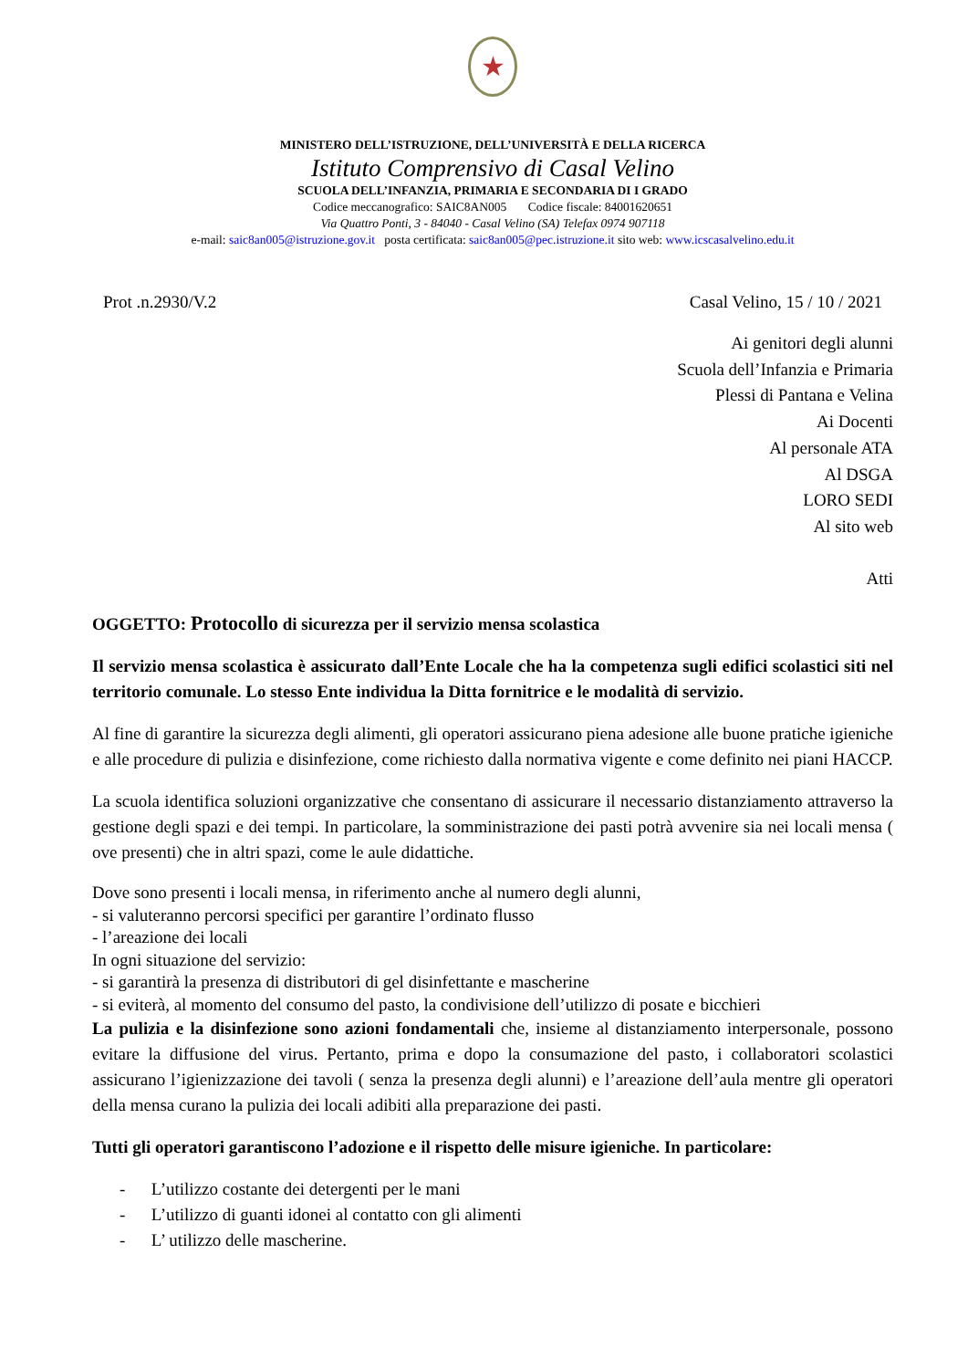★
MINISTERO DELL’ISTRUZIONE, DELL’UNIVERSITÀ E DELLA RICERCA
Istituto Comprensivo di Casal Velino
SCUOLA DELL’INFANZIA, PRIMARIA E SECONDARIA DI I GRADO
Codice meccanografico: SAIC8AN005 Codice fiscale: 84001620651
Via Quattro Ponti, 3 - 84040 - Casal Velino (SA) Telefax 0974 907118
e-mail: saic8an005@istruzione.gov.it posta certificata: saic8an005@pec.istruzione.it sito web: www.icscasalvelino.edu.it
Prot .n.2930/V.2 Casal Velino, 15 / 10 / 2021
Ai genitori degli alunni
Scuola dell’Infanzia e Primaria
Plessi di Pantana e Velina
Ai Docenti
Al personale ATA
Al DSGA
LORO SEDI
Al sito web
Atti
OGGETTO: Protocollo di sicurezza per il servizio mensa scolastica
Il servizio mensa scolastica è assicurato dall’Ente Locale che ha la competenza sugli edifici scolastici siti nel territorio comunale. Lo stesso Ente individua la Ditta fornitrice e le modalità di servizio.
Al fine di garantire la sicurezza degli alimenti, gli operatori assicurano piena adesione alle buone pratiche igieniche e alle procedure di pulizia e disinfezione, come richiesto dalla normativa vigente e come definito nei piani HACCP.
La scuola identifica soluzioni organizzative che consentano di assicurare il necessario distanziamento attraverso la gestione degli spazi e dei tempi. In particolare, la somministrazione dei pasti potrà avvenire sia nei locali mensa ( ove presenti) che in altri spazi, come le aule didattiche.
Dove sono presenti i locali mensa, in riferimento anche al numero degli alunni,
- si valuteranno percorsi specifici per garantire l’ordinato flusso
- l’areazione dei locali
In ogni situazione del servizio:
- si garantirà la presenza di distributori di gel disinfettante e mascherine
- si eviterà, al momento del consumo del pasto, la condivisione dell’utilizzo di posate e bicchieri
La pulizia e la disinfezione sono azioni fondamentali che, insieme al distanziamento interpersonale, possono evitare la diffusione del virus. Pertanto, prima e dopo la consumazione del pasto, i collaboratori scolastici assicurano l’igienizzazione dei tavoli ( senza la presenza degli alunni) e l’areazione dell’aula mentre gli operatori della mensa curano la pulizia dei locali adibiti alla preparazione dei pasti.
Tutti gli operatori garantiscono l’adozione e il rispetto delle misure igieniche. In particolare:
- L’utilizzo costante dei detergenti per le mani
- L’utilizzo di guanti idonei al contatto con gli alimenti
- L’ utilizzo delle mascherine.